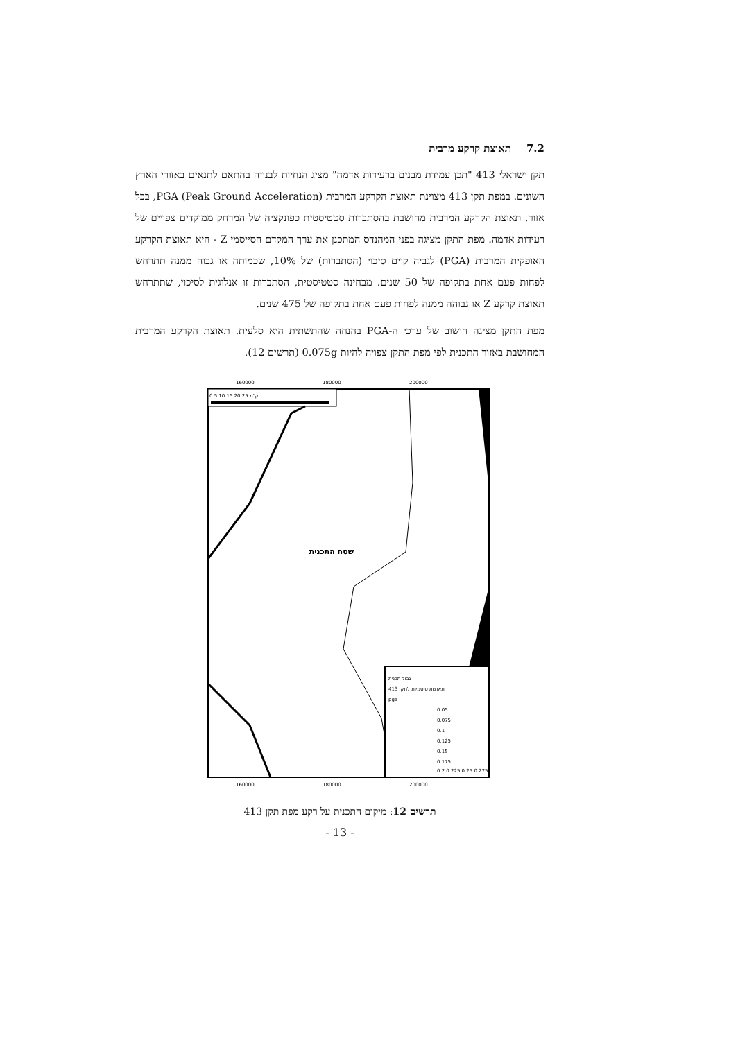7.2תאוצת קרקע מרבית
תקן ישראלי 413 "תכן עמידת מבנים ברעידות אדמה" מציג הנחיות לבנייה בהתאם לתנאים באזורי הארץ השונים. במפת תקן 413 מצוינת תאוצת הקרקע המרבית PGA (Peak Ground Acceleration), בכל אזור. תאוצת הקרקע המרבית מחושבת בהסתברות סטטיסטית כפונקציה של המרחק ממוקדים צפויים של רעידות אדמה. מפת התקן מציגה בפני המהנדס המתכנן את ערך המקדם הסייסמי Z - היא תאוצת הקרקע האופקית המרבית (PGA) לגביה קיים סיכוי (הסתברות) של 10%, שכמותה או גבוה ממנה תתרחש לפחות פעם אחת בתקופה של 50 שנים. מבחינה סטטיסטית, הסתברות זו אנלוגית לסיכוי, שתתרחש תאוצת קרקע Z או גבוהה ממנה לפחות פעם אחת בתקופה של 475 שנים.
מפת התקן מציגה חישוב של ערכי ה-PGA בהנחה שהתשתית היא סלעית. תאוצת הקרקע המרבית המחושבת באזור התכנית לפי מפת התקן צפויה להיות 0.075g (תרשים 12).
160000
180000
200000
0 5 10 15 20 25 ק"מ
שטח התכנית
גבול תכנית
תאוצות סיסמיות לתקן 413
pga
0.05
0.075
0.1
0.125
0.15
0.175
0.2 0.225 0.25 0.275
160000
180000
200000
תרשים 12: מיקום התכנית על רקע מפת תקן 413
- 13 -